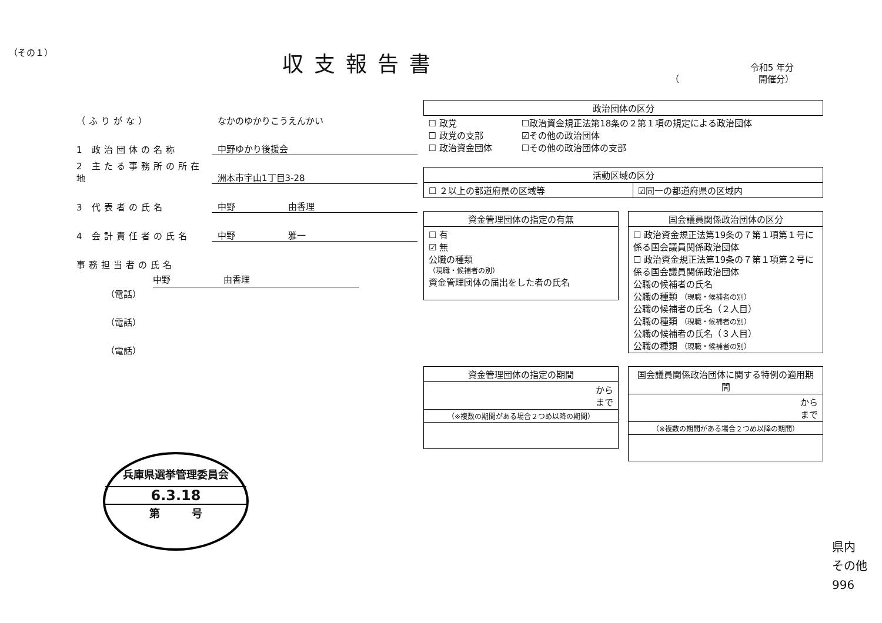（その１） 収支報告書
令和5 年分
（　　　　　　　　　開催分）
（ふりがな） なかのゆかりこうえんかい
1 政治団体の名称 中野ゆかり後援会
2 主たる事務所の所在地 洲本市宇山1丁目3-28
3 代表者の氏名 中野　　　　　　由香理
4 会計責任者の氏名 中野　　　　　　雅一
事務担当者の氏名
中野　　　　　　由香理
（電話）
（電話）
（電話）
兵庫県選挙管理委員会
6.3.18
第　　　号
| 政治団体の区分 | |
| --- | --- |
| ☐ 政党 ☐ 政党の支部 ☐ 政治資金団体 | ☐政治資金規正法第18条の２第１項の規定による政治団体 ☑その他の政治団体 ☐その他の政治団体の支部 |
| 活動区域の区分 | |
| --- | --- |
| ☐ ２以上の都道府県の区域等 | ☑同一の都道府県の区域内 |
| 資金管理団体の指定の有無 |
| --- |
| ☐ 有 ☑ 無 公職の種類 （現職・候補者の別） 資金管理団体の届出をした者の氏名 |
| 国会議員関係政治団体の区分 |
| --- |
| ☐ 政治資金規正法第19条の７第１項第１号に係る国会議員関係政治団体 ☐ 政治資金規正法第19条の７第１項第２号に係る国会議員関係政治団体 公職の候補者の氏名 公職の種類 （現職・候補者の別） 公職の候補者の氏名（２人目） 公職の種類 （現職・候補者の別） 公職の候補者の氏名（３人目） 公職の種類 （現職・候補者の別） |
| 資金管理団体の指定の期間 |
| --- |
| から まで |
| （※複数の期間がある場合２つめ以降の期間） |
| 国会議員関係政治団体に関する特例の適用期間 |
| --- |
| から まで |
| （※複数の期間がある場合２つめ以降の期間） |
県内
その他
996